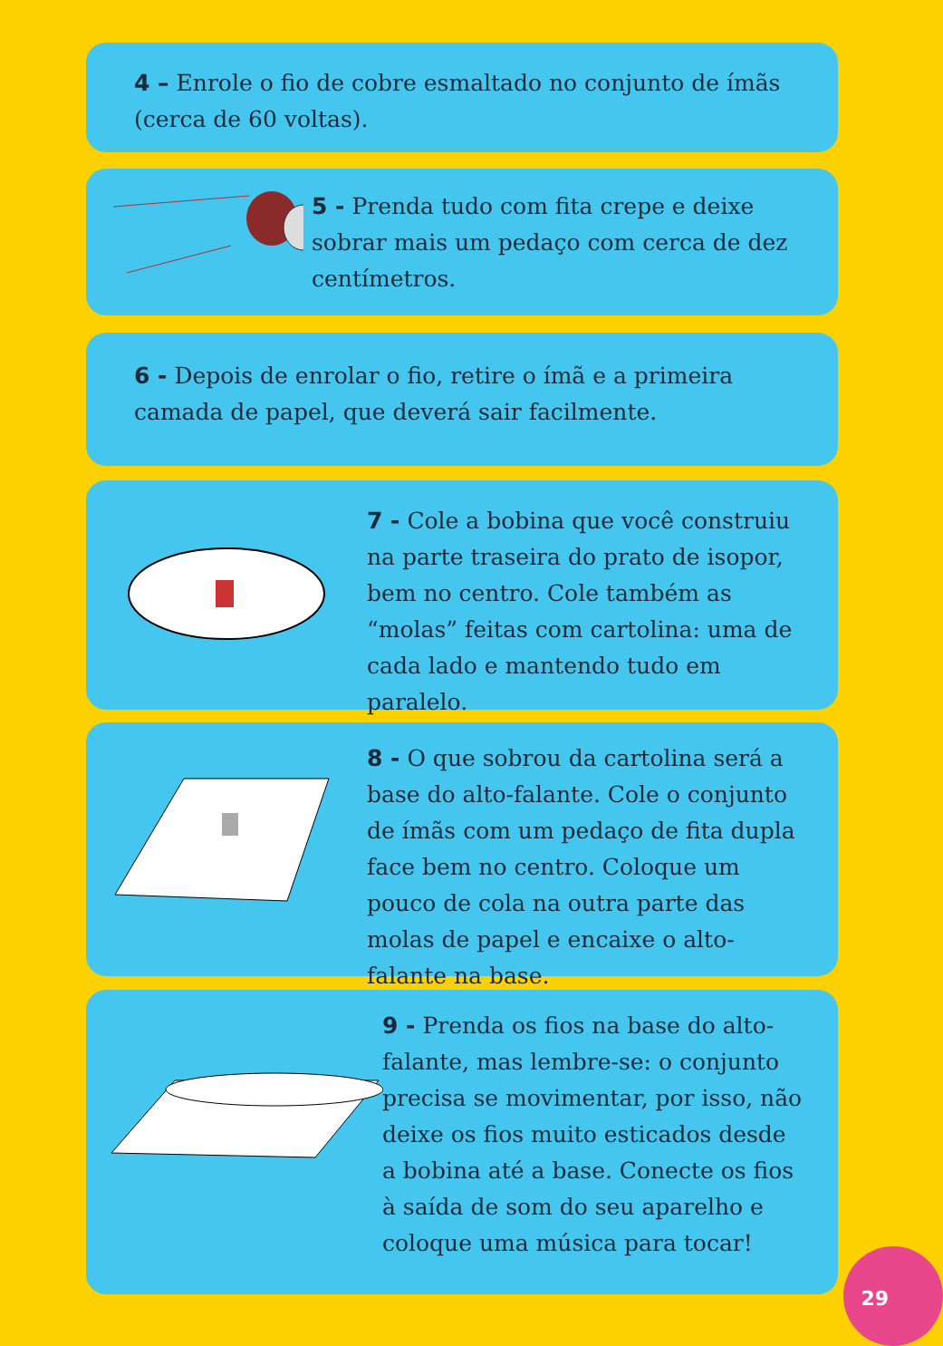4 – Enrole o fio de cobre esmaltado no conjunto de ímãs (cerca de 60 voltas).
5 - Prenda tudo com fita crepe e deixe sobrar mais um pedaço com cerca de dez centímetros.
6 - Depois de enrolar o fio, retire o ímã e a primeira camada de papel, que deverá sair facilmente.
7 - Cole a bobina que você construiu na parte traseira do prato de isopor, bem no centro. Cole também as “molas” feitas com cartolina: uma de cada lado e mantendo tudo em paralelo.
8 - O que sobrou da cartolina será a base do alto-falante. Cole o conjunto de ímãs com um pedaço de fita dupla face bem no centro. Coloque um pouco de cola na outra parte das molas de papel e encaixe o alto-falante na base.
9 - Prenda os fios na base do alto-falante, mas lembre-se: o conjunto precisa se movimentar, por isso, não deixe os fios muito esticados desde a bobina até a base. Conecte os fios à saída de som do seu aparelho e coloque uma música para tocar!
29